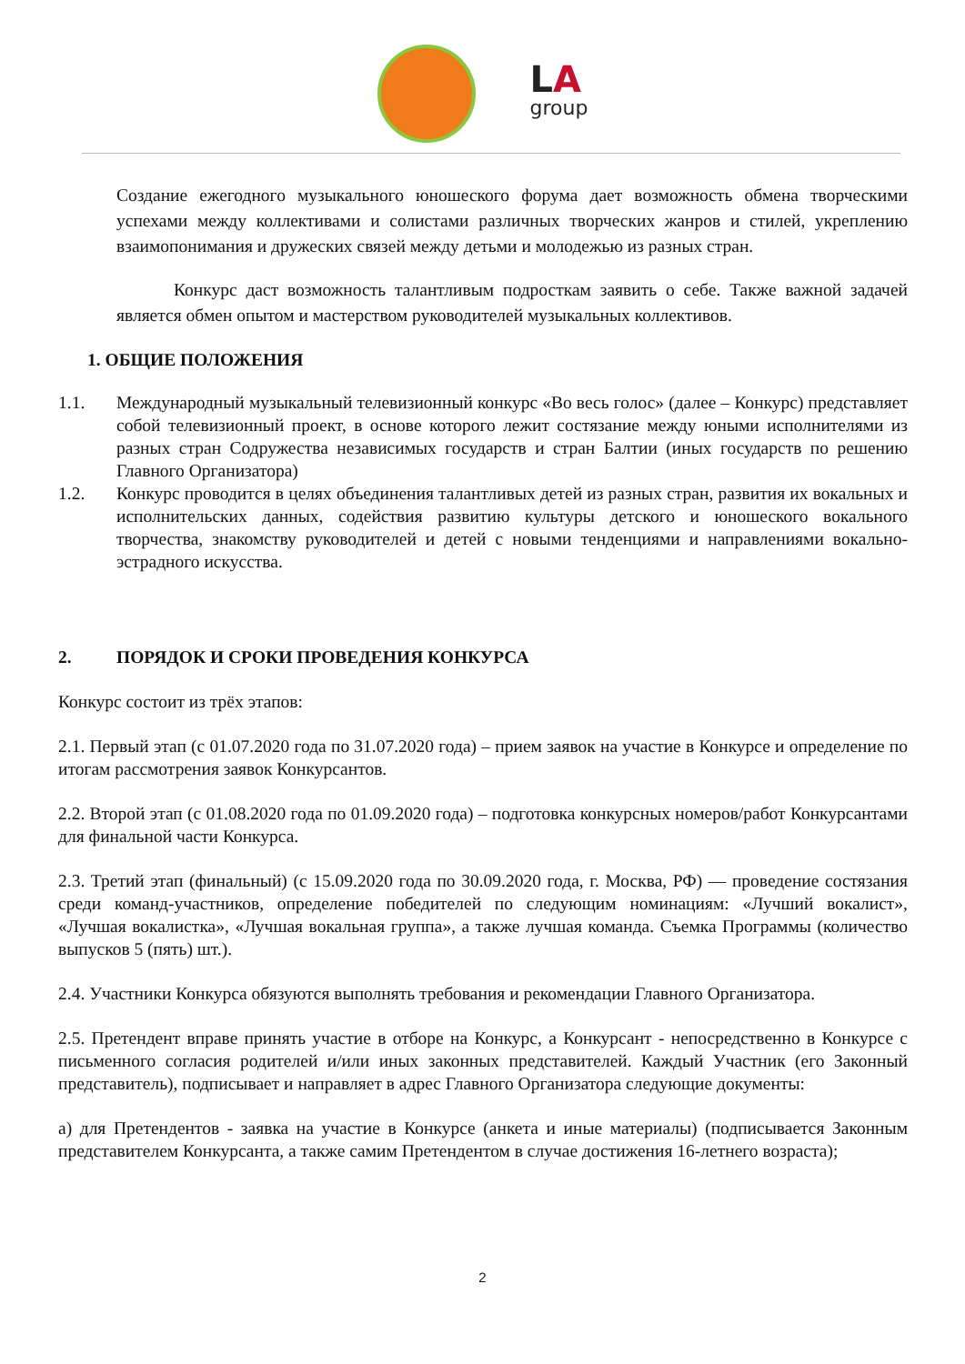LA
group
Создание ежегодного музыкального юношеского форума дает возможность обмена творческими успехами между коллективами и солистами различных творческих жанров и стилей, укреплению взаимопонимания и дружеских связей между детьми и молодежью из разных стран.
Конкурс даст возможность талантливым подросткам заявить о себе. Также важной задачей является обмен опытом и мастерством руководителей музыкальных коллективов.
1. ОБЩИЕ ПОЛОЖЕНИЯ
1.1. Международный музыкальный телевизионный конкурс «Во весь голос» (далее – Конкурс) представляет собой телевизионный проект, в основе которого лежит состязание между юными исполнителями из разных стран Содружества независимых государств и стран Балтии (иных государств по решению Главного Организатора)
1.2. Конкурс проводится в целях объединения талантливых детей из разных стран, развития их вокальных и исполнительских данных, содействия развитию культуры детского и юношеского вокального творчества, знакомству руководителей и детей с новыми тенденциями и направлениями вокально-эстрадного искусства.
2. ПОРЯДОК И СРОКИ ПРОВЕДЕНИЯ КОНКУРСА
Конкурс состоит из трёх этапов:
2.1. Первый этап (с 01.07.2020 года по 31.07.2020 года) – прием заявок на участие в Конкурсе и определение по итогам рассмотрения заявок Конкурсантов.
2.2. Второй этап (с 01.08.2020 года по 01.09.2020 года) – подготовка конкурсных номеров/работ Конкурсантами для финальной части Конкурса.
2.3. Третий этап (финальный) (с 15.09.2020 года по 30.09.2020 года, г. Москва, РФ) — проведение состязания среди команд-участников, определение победителей по следующим номинациям: «Лучший вокалист», «Лучшая вокалистка», «Лучшая вокальная группа», а также лучшая команда. Съемка Программы (количество выпусков 5 (пять) шт.).
2.4. Участники Конкурса обязуются выполнять требования и рекомендации Главного Организатора.
2.5. Претендент вправе принять участие в отборе на Конкурс, а Конкурсант - непосредственно в Конкурсе с письменного согласия родителей и/или иных законных представителей. Каждый Участник (его Законный представитель), подписывает и направляет в адрес Главного Организатора следующие документы:
а) для Претендентов - заявка на участие в Конкурсе (анкета и иные материалы) (подписывается Законным представителем Конкурсанта, а также самим Претендентом в случае достижения 16-летнего возраста);
2